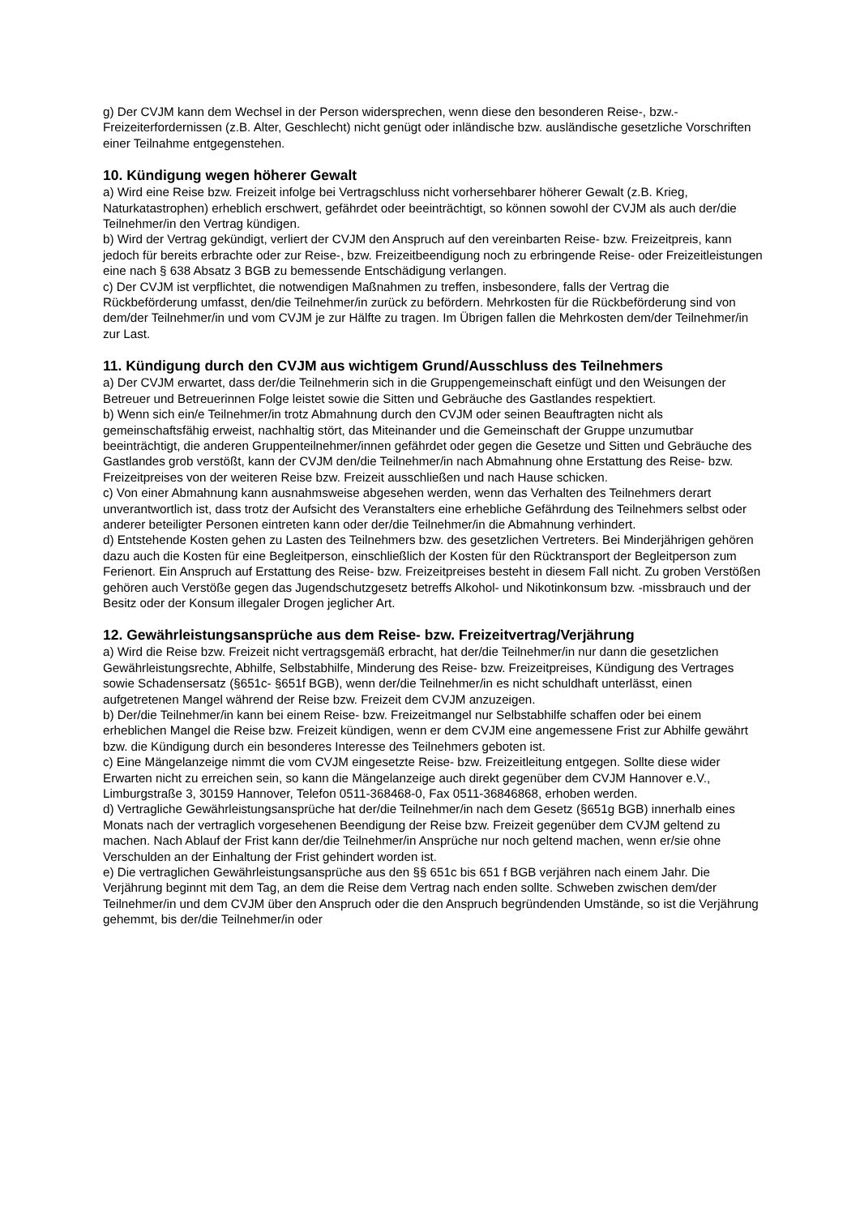g) Der CVJM kann dem Wechsel in der Person widersprechen, wenn diese den besonderen Reise-, bzw.- Freizeiterfordernissen (z.B. Alter, Geschlecht) nicht genügt oder inländische bzw. ausländische gesetzliche Vorschriften einer Teilnahme entgegenstehen.
10. Kündigung wegen höherer Gewalt
a) Wird eine Reise bzw. Freizeit infolge bei Vertragschluss nicht vorhersehbarer höherer Gewalt (z.B. Krieg, Naturkatastrophen) erheblich erschwert, gefährdet oder beeinträchtigt, so können sowohl der CVJM als auch der/die Teilnehmer/in den Vertrag kündigen.
b) Wird der Vertrag gekündigt, verliert der CVJM den Anspruch auf den vereinbarten Reise- bzw. Freizeitpreis, kann jedoch für bereits erbrachte oder zur Reise-, bzw. Freizeitbeendigung noch zu erbringende Reise- oder Freizeitleistungen eine nach § 638 Absatz 3 BGB zu bemessende Entschädigung verlangen.
c) Der CVJM ist verpflichtet, die notwendigen Maßnahmen zu treffen, insbesondere, falls der Vertrag die Rückbeförderung umfasst, den/die Teilnehmer/in zurück zu befördern. Mehrkosten für die Rückbeförderung sind von dem/der Teilnehmer/in und vom CVJM je zur Hälfte zu tragen. Im Übrigen fallen die Mehrkosten dem/der Teilnehmer/in zur Last.
11. Kündigung durch den CVJM aus wichtigem Grund/Ausschluss des Teilnehmers
a) Der CVJM erwartet, dass der/die Teilnehmerin sich in die Gruppengemeinschaft einfügt und den Weisungen der Betreuer und Betreuerinnen Folge leistet sowie die Sitten und Gebräuche des Gastlandes respektiert.
b) Wenn sich ein/e Teilnehmer/in trotz Abmahnung durch den CVJM oder seinen Beauftragten nicht als gemeinschaftsfähig erweist, nachhaltig stört, das Miteinander und die Gemeinschaft der Gruppe unzumutbar beeinträchtigt, die anderen Gruppenteilnehmer/innen gefährdet oder gegen die Gesetze und Sitten und Gebräuche des Gastlandes grob verstößt, kann der CVJM den/die Teilnehmer/in nach Abmahnung ohne Erstattung des Reise- bzw. Freizeitpreises von der weiteren Reise bzw. Freizeit ausschließen und nach Hause schicken.
c) Von einer Abmahnung kann ausnahmsweise abgesehen werden, wenn das Verhalten des Teilnehmers derart unverantwortlich ist, dass trotz der Aufsicht des Veranstalters eine erhebliche Gefährdung des Teilnehmers selbst oder anderer beteiligter Personen eintreten kann oder der/die Teilnehmer/in die Abmahnung verhindert.
d) Entstehende Kosten gehen zu Lasten des Teilnehmers bzw. des gesetzlichen Vertreters. Bei Minderjährigen gehören dazu auch die Kosten für eine Begleitperson, einschließlich der Kosten für den Rücktransport der Begleitperson zum Ferienort. Ein Anspruch auf Erstattung des Reise- bzw. Freizeitpreises besteht in diesem Fall nicht. Zu groben Verstößen gehören auch Verstöße gegen das Jugendschutzgesetz betreffs Alkohol- und Nikotinkonsum bzw. -missbrauch und der Besitz oder der Konsum illegaler Drogen jeglicher Art.
12. Gewährleistungsansprüche aus dem Reise- bzw. Freizeitvertrag/Verjährung
a) Wird die Reise bzw. Freizeit nicht vertragsgemäß erbracht, hat der/die Teilnehmer/in nur dann die gesetzlichen Gewährleistungsrechte, Abhilfe, Selbstabhilfe, Minderung des Reise- bzw. Freizeitpreises, Kündigung des Vertrages sowie Schadensersatz (§651c- §651f BGB), wenn der/die Teilnehmer/in es nicht schuldhaft unterlässt, einen aufgetretenen Mangel während der Reise bzw. Freizeit dem CVJM anzuzeigen.
b) Der/die Teilnehmer/in kann bei einem Reise- bzw. Freizeitmangel nur Selbstabhilfe schaffen oder bei einem erheblichen Mangel die Reise bzw. Freizeit kündigen, wenn er dem CVJM eine angemessene Frist zur Abhilfe gewährt bzw. die Kündigung durch ein besonderes Interesse des Teilnehmers geboten ist.
c) Eine Mängelanzeige nimmt die vom CVJM eingesetzte Reise- bzw. Freizeitleitung entgegen. Sollte diese wider Erwarten nicht zu erreichen sein, so kann die Mängelanzeige auch direkt gegenüber dem CVJM Hannover e.V., Limburgstraße 3, 30159 Hannover, Telefon 0511-368468-0, Fax 0511-36846868, erhoben werden.
d) Vertragliche Gewährleistungsansprüche hat der/die Teilnehmer/in nach dem Gesetz (§651g BGB) innerhalb eines Monats nach der vertraglich vorgesehenen Beendigung der Reise bzw. Freizeit gegenüber dem CVJM geltend zu machen. Nach Ablauf der Frist kann der/die Teilnehmer/in Ansprüche nur noch geltend machen, wenn er/sie ohne Verschulden an der Einhaltung der Frist gehindert worden ist.
e) Die vertraglichen Gewährleistungsansprüche aus den §§ 651c bis 651 f BGB verjähren nach einem Jahr. Die Verjährung beginnt mit dem Tag, an dem die Reise dem Vertrag nach enden sollte. Schweben zwischen dem/der Teilnehmer/in und dem CVJM über den Anspruch oder die den Anspruch begründenden Umstände, so ist die Verjährung gehemmt, bis der/die Teilnehmer/in oder